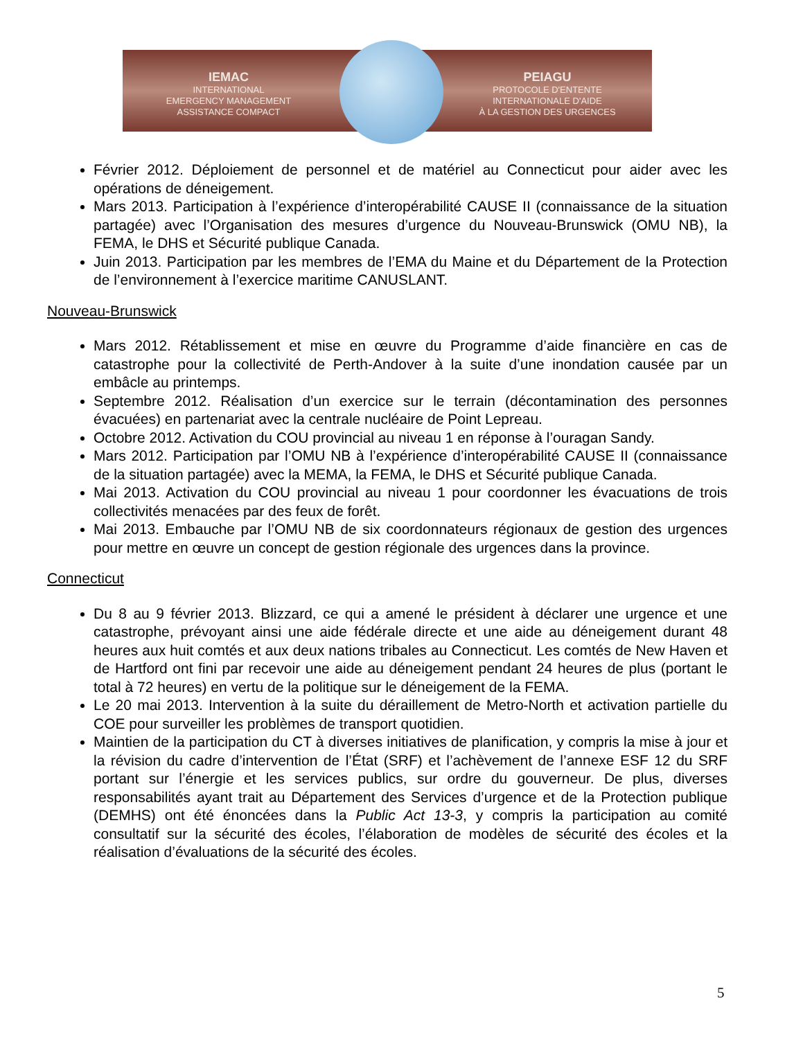IEMAC
INTERNATIONAL
EMERGENCY MANAGEMENT
ASSISTANCE COMPACT
PEIAGU
PROTOCOLE D'ENTENTE
INTERNATIONALE D'AIDE
À LA GESTION DES URGENCES
Février 2012. Déploiement de personnel et de matériel au Connecticut pour aider avec les opérations de déneigement.
Mars 2013. Participation à l’expérience d’interopérabilité CAUSE II (connaissance de la situation partagée) avec l’Organisation des mesures d’urgence du Nouveau-Brunswick (OMU NB), la FEMA, le DHS et Sécurité publique Canada.
Juin 2013. Participation par les membres de l’EMA du Maine et du Département de la Protection de l’environnement à l’exercice maritime CANUSLANT.
Nouveau-Brunswick
Mars 2012. Rétablissement et mise en œuvre du Programme d’aide financière en cas de catastrophe pour la collectivité de Perth-Andover à la suite d’une inondation causée par un embâcle au printemps.
Septembre 2012. Réalisation d’un exercice sur le terrain (décontamination des personnes évacuées) en partenariat avec la centrale nucléaire de Point Lepreau.
Octobre 2012. Activation du COU provincial au niveau 1 en réponse à l’ouragan Sandy.
Mars 2012. Participation par l’OMU NB à l’expérience d’interopérabilité CAUSE II (connaissance de la situation partagée) avec la MEMA, la FEMA, le DHS et Sécurité publique Canada.
Mai 2013. Activation du COU provincial au niveau 1 pour coordonner les évacuations de trois collectivités menacées par des feux de forêt.
Mai 2013. Embauche par l’OMU NB de six coordonnateurs régionaux de gestion des urgences pour mettre en œuvre un concept de gestion régionale des urgences dans la province.
Connecticut
Du 8 au 9 février 2013. Blizzard, ce qui a amené le président à déclarer une urgence et une catastrophe, prévoyant ainsi une aide fédérale directe et une aide au déneigement durant 48 heures aux huit comtés et aux deux nations tribales au Connecticut. Les comtés de New Haven et de Hartford ont fini par recevoir une aide au déneigement pendant 24 heures de plus (portant le total à 72 heures) en vertu de la politique sur le déneigement de la FEMA.
Le 20 mai 2013. Intervention à la suite du déraillement de Metro-North et activation partielle du COE pour surveiller les problèmes de transport quotidien.
Maintien de la participation du CT à diverses initiatives de planification, y compris la mise à jour et la révision du cadre d’intervention de l’État (SRF) et l’achèvement de l’annexe ESF 12 du SRF portant sur l’énergie et les services publics, sur ordre du gouverneur. De plus, diverses responsabilités ayant trait au Département des Services d’urgence et de la Protection publique (DEMHS) ont été énoncées dans la Public Act 13-3, y compris la participation au comité consultatif sur la sécurité des écoles, l’élaboration de modèles de sécurité des écoles et la réalisation d’évaluations de la sécurité des écoles.
5